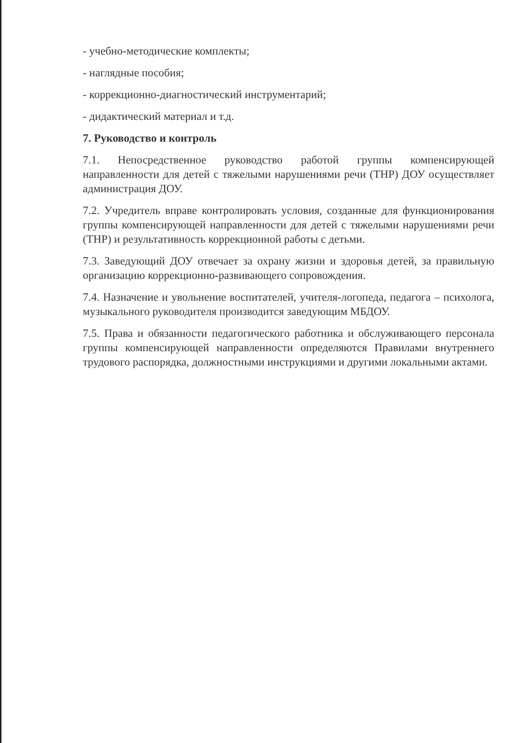- учебно-методические комплекты;
- наглядные пособия;
- коррекционно-диагностический инструментарий;
- дидактический материал и т.д.
7. Руководство и контроль
7.1. Непосредственное руководство работой группы компенсирующей направленности для детей с тяжелыми нарушениями речи (ТНР) ДОУ осуществляет администрация ДОУ.
7.2. Учредитель вправе контролировать условия, созданные для функционирования группы компенсирующей направленности для детей с тяжелыми нарушениями речи (ТНР) и результативность коррекционной работы с детьми.
7.3. Заведующий ДОУ отвечает за охрану жизни и здоровья детей, за правильную организацию коррекционно-развивающего сопровождения.
7.4. Назначение и увольнение воспитателей, учителя-логопеда, педагога – психолога, музыкального руководителя производится заведующим МБДОУ.
7.5. Права и обязанности педагогического работника и обслуживающего персонала группы компенсирующей направленности определяются Правилами внутреннего трудового распорядка, должностными инструкциями и другими локальными актами.